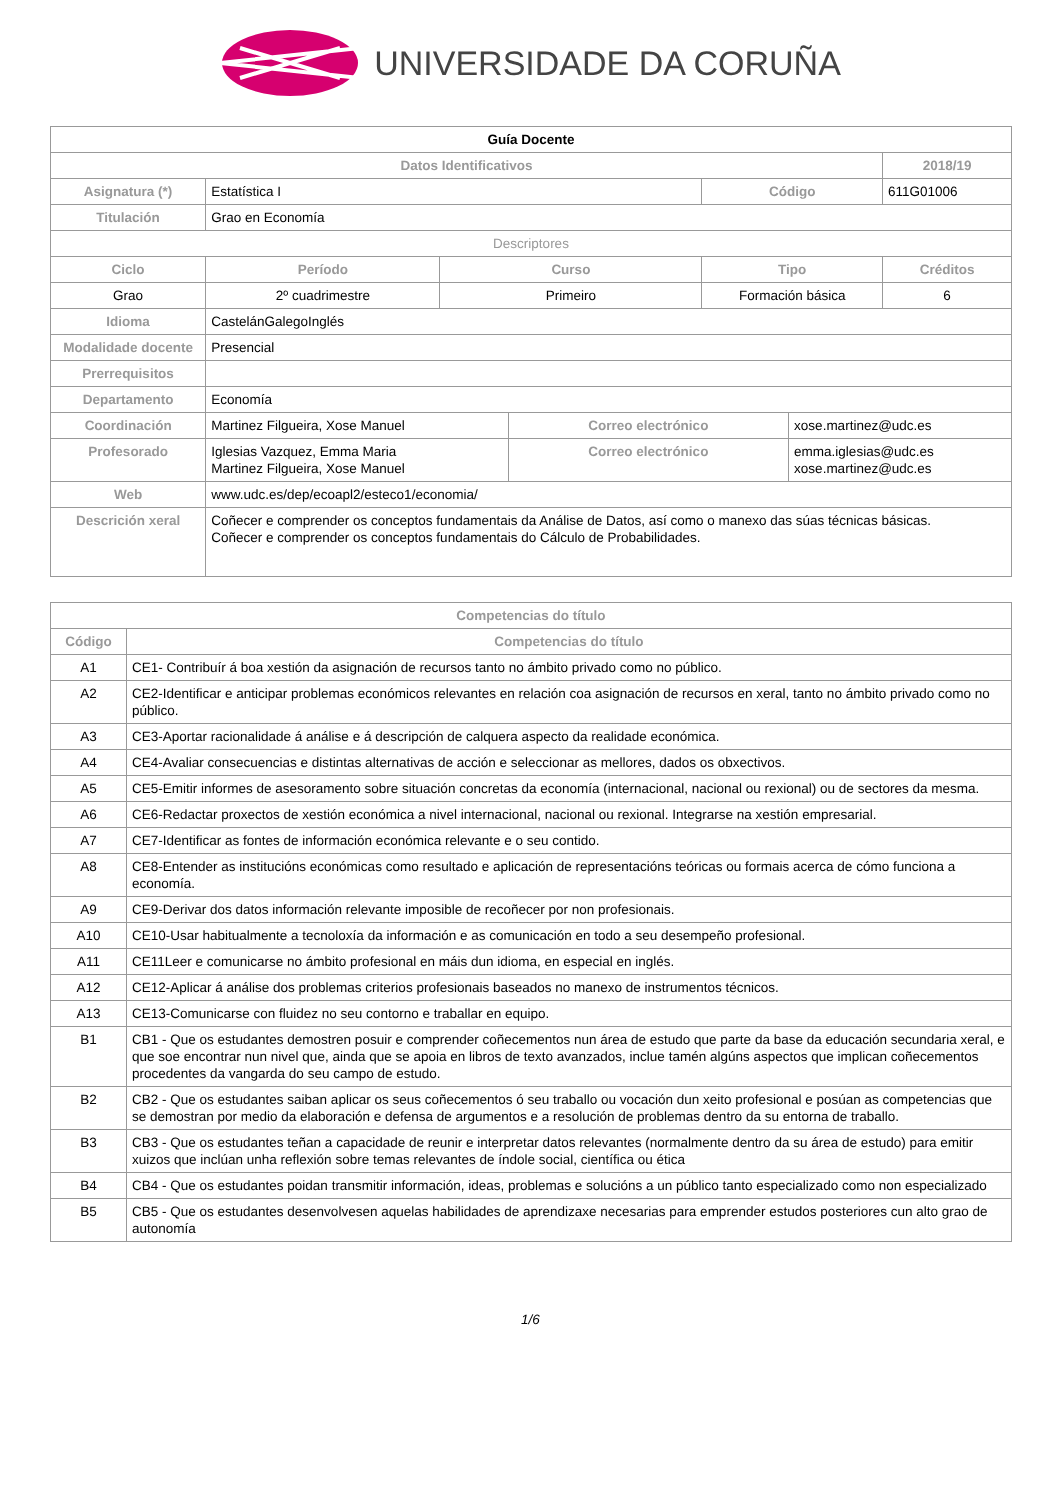UNIVERSIDADE DA CORUÑA
| Guía Docente | | | | | | |
| Datos Identificativos | | | | | | 2018/19 |
| Asignatura (*) | Estatística I | | | Código | | 611G01006 |
| Titulación | Grao en Economía | | | | | |
| Descriptores | | | | | | |
| Ciclo | Período | Curso | | Tipo | | Créditos |
| Grao | 2º cuadrimestre | Primeiro | | Formación básica | | 6 |
| Idioma | CastelánGalegoInglés | | | | | |
| Modalidade docente | Presencial | | | | | |
| Prerrequisitos | | | | | | |
| Departamento | Economía | | | | | |
| Coordinación | Martinez Filgueira, Xose Manuel | | Correo electrónico | | xose.martinez@udc.es | |
| Profesorado | Iglesias Vazquez, Emma Maria Martinez Filgueira, Xose Manuel | | Correo electrónico | | emma.iglesias@udc.es xose.martinez@udc.es | |
| Web | www.udc.es/dep/ecoapl2/esteco1/economia/ | | | | | |
| Descrición xeral | Coñecer e comprender os conceptos fundamentais da Análise de Datos, así como o manexo das súas técnicas básicas. Coñecer e comprender os conceptos fundamentais do Cálculo de Probabilidades. | | | | | |
| Competencias do título | |
| --- | --- |
| Código | Competencias do título |
| A1 | CE1- Contribuír á boa xestión da asignación de recursos tanto no ámbito privado como no público. |
| A2 | CE2-Identificar e anticipar problemas económicos relevantes en relación coa asignación de recursos en xeral, tanto no ámbito privado como no público. |
| A3 | CE3-Aportar racionalidade á análise e á descripción de calquera aspecto da realidade económica. |
| A4 | CE4-Avaliar consecuencias e distintas alternativas de acción e seleccionar as mellores, dados os obxectivos. |
| A5 | CE5-Emitir informes de asesoramento sobre situación concretas da economía (internacional, nacional ou rexional) ou de sectores da mesma. |
| A6 | CE6-Redactar proxectos de xestión económica a nivel internacional, nacional ou rexional. Integrarse na xestión empresarial. |
| A7 | CE7-Identificar as fontes de información económica relevante e o seu contido. |
| A8 | CE8-Entender as institucións económicas como resultado e aplicación de representacións teóricas ou formais acerca de cómo funciona a economía. |
| A9 | CE9-Derivar dos datos información relevante imposible de recoñecer por non profesionais. |
| A10 | CE10-Usar habitualmente a tecnoloxía da información e as comunicación en todo a seu desempeño profesional. |
| A11 | CE11Leer e comunicarse no ámbito profesional en máis dun idioma, en especial en inglés. |
| A12 | CE12-Aplicar á análise dos problemas criterios profesionais baseados no manexo de instrumentos técnicos. |
| A13 | CE13-Comunicarse con fluidez no seu contorno e traballar en equipo. |
| B1 | CB1 - Que os estudantes demostren posuir e comprender coñecementos nun área de estudo que parte da base da educación secundaria xeral, e que soe encontrar nun nivel que, ainda que se apoia en libros de texto avanzados, inclue tamén algúns aspectos que implican coñecementos procedentes da vangarda do seu campo de estudo. |
| B2 | CB2 - Que os estudantes saiban aplicar os seus coñecementos ó seu traballo ou vocación dun xeito profesional e posúan as competencias que se demostran por medio da elaboración e defensa de argumentos e a resolución de problemas dentro da su entorna de traballo. |
| B3 | CB3 - Que os estudantes teñan a capacidade de reunir e interpretar datos relevantes (normalmente dentro da su área de estudo) para emitir xuizos que inclúan unha reflexión sobre temas relevantes de índole social, científica ou ética |
| B4 | CB4 - Que os estudantes poidan transmitir información, ideas, problemas e solucións a un público tanto especializado como non especializado |
| B5 | CB5 - Que os estudantes desenvolvesen aquelas habilidades de aprendizaxe necesarias para emprender estudos posteriores cun alto grao de autonomía |
1/6